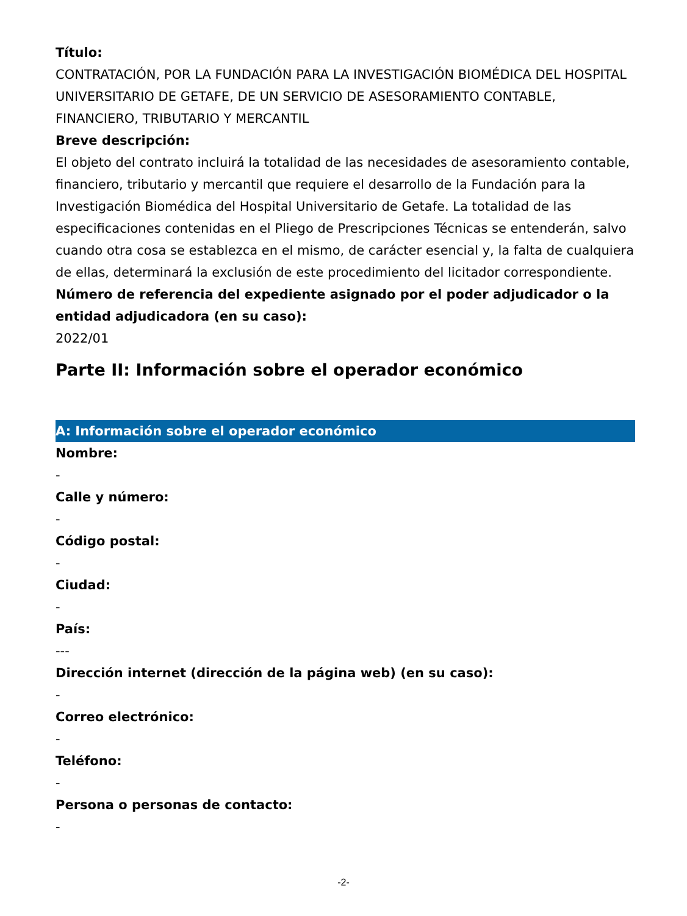Título:
CONTRATACIÓN, POR LA FUNDACIÓN PARA LA INVESTIGACIÓN BIOMÉDICA DEL HOSPITAL UNIVERSITARIO DE GETAFE, DE UN SERVICIO DE ASESORAMIENTO CONTABLE, FINANCIERO, TRIBUTARIO Y MERCANTIL
Breve descripción:
El objeto del contrato incluirá la totalidad de las necesidades de asesoramiento contable, financiero, tributario y mercantil que requiere el desarrollo de la Fundación para la Investigación Biomédica del Hospital Universitario de Getafe. La totalidad de las especificaciones contenidas en el Pliego de Prescripciones Técnicas se entenderán, salvo cuando otra cosa se establezca en el mismo, de carácter esencial y, la falta de cualquiera de ellas, determinará la exclusión de este procedimiento del licitador correspondiente.
Número de referencia del expediente asignado por el poder adjudicador o la entidad adjudicadora (en su caso):
2022/01
Parte II: Información sobre el operador económico
A: Información sobre el operador económico
Nombre:
-
Calle y número:
-
Código postal:
-
Ciudad:
-
País:
---
Dirección internet (dirección de la página web) (en su caso):
-
Correo electrónico:
-
Teléfono:
-
Persona o personas de contacto:
-
-2-